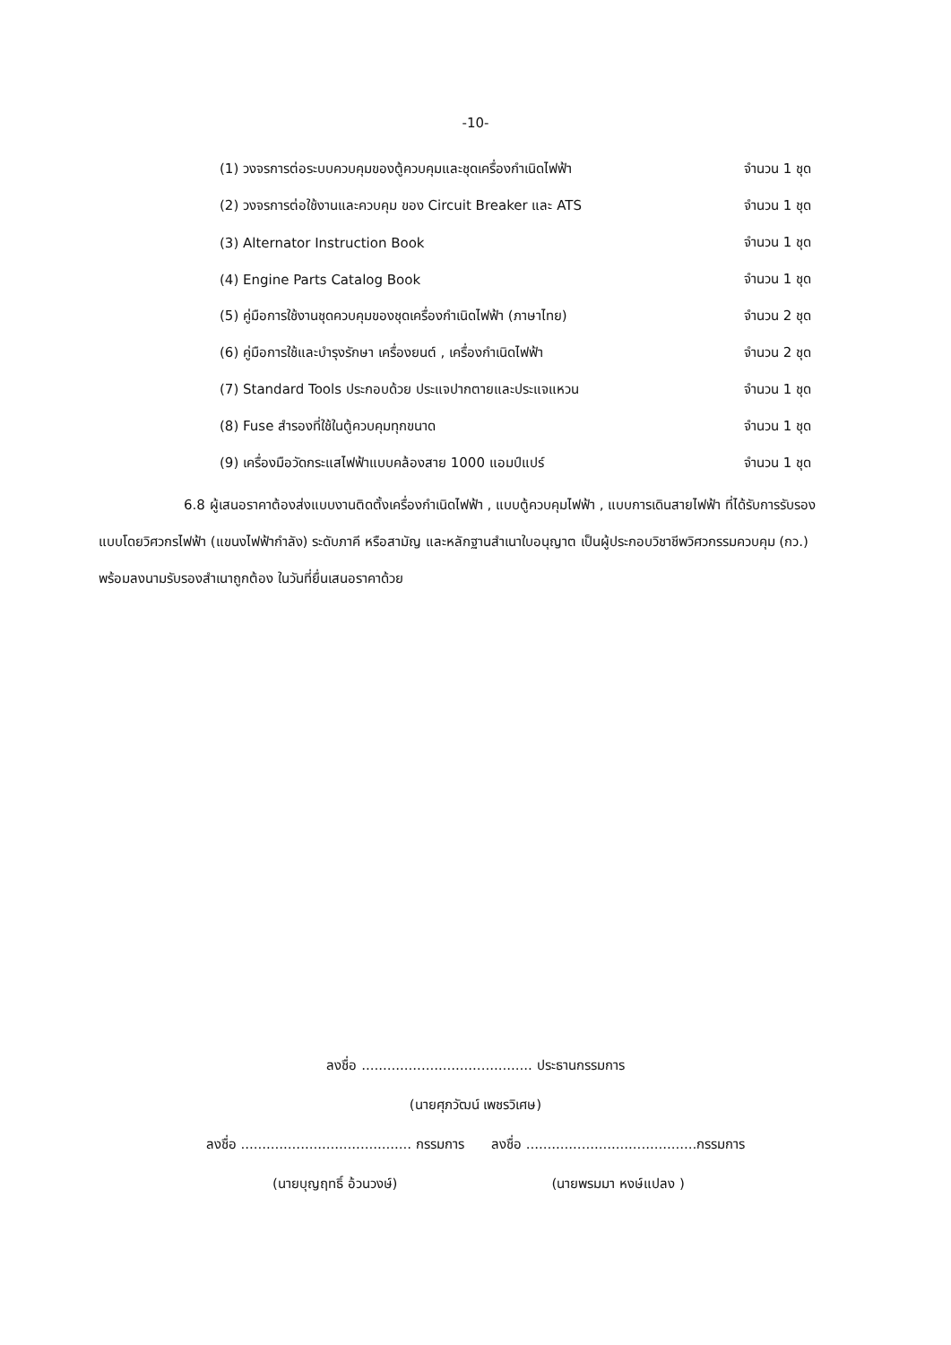-10-
(1) วงจรการต่อระบบควบคุมของตู้ควบคุมและชุดเครื่องกำเนิดไฟฟ้า จำนวน 1 ชุด
(2) วงจรการต่อใช้งานและควบคุม ของ Circuit Breaker และ ATS จำนวน 1 ชุด
(3) Alternator Instruction Book จำนวน 1 ชุด
(4) Engine Parts Catalog Book จำนวน 1 ชุด
(5) คู่มือการใช้งานชุดควบคุมของชุดเครื่องกำเนิดไฟฟ้า (ภาษาไทย) จำนวน 2 ชุด
(6) คู่มือการใช้และบำรุงรักษา เครื่องยนต์ , เครื่องกำเนิดไฟฟ้า จำนวน 2 ชุด
(7) Standard Tools ประกอบด้วย ประแจปากตายและประแจแหวน จำนวน 1 ชุด
(8) Fuse สำรองที่ใช้ในตู้ควบคุมทุกขนาด จำนวน 1 ชุด
(9) เครื่องมือวัดกระแสไฟฟ้าแบบคล้องสาย 1000 แอมป์แปร์ จำนวน 1 ชุด
6.8 ผู้เสนอราคาต้องส่งแบบงานติดตั้งเครื่องกำเนิดไฟฟ้า , แบบตู้ควบคุมไฟฟ้า , แบบการเดินสายไฟฟ้า ที่ได้รับการรับรองแบบโดยวิศวกรไฟฟ้า (แขนงไฟฟ้ากำลัง) ระดับภาคี หรือสามัญ และหลักฐานสำเนาใบอนุญาต เป็นผู้ประกอบวิชาชีพวิศวกรรมควบคุม (กว.) พร้อมลงนามรับรองสำเนาถูกต้อง ในวันที่ยื่นเสนอราคาด้วย
ลงชื่อ ........................................ ประธานกรรมการ
(นายศุภวัฒน์ เพชรวิเศษ)
ลงชื่อ ........................................ กรรมการ
(นายบุญฤทธิ์ อ้วนวงษ์)
ลงชื่อ ........................................กรรมการ
(นายพรมมา หงษ์แปลง )